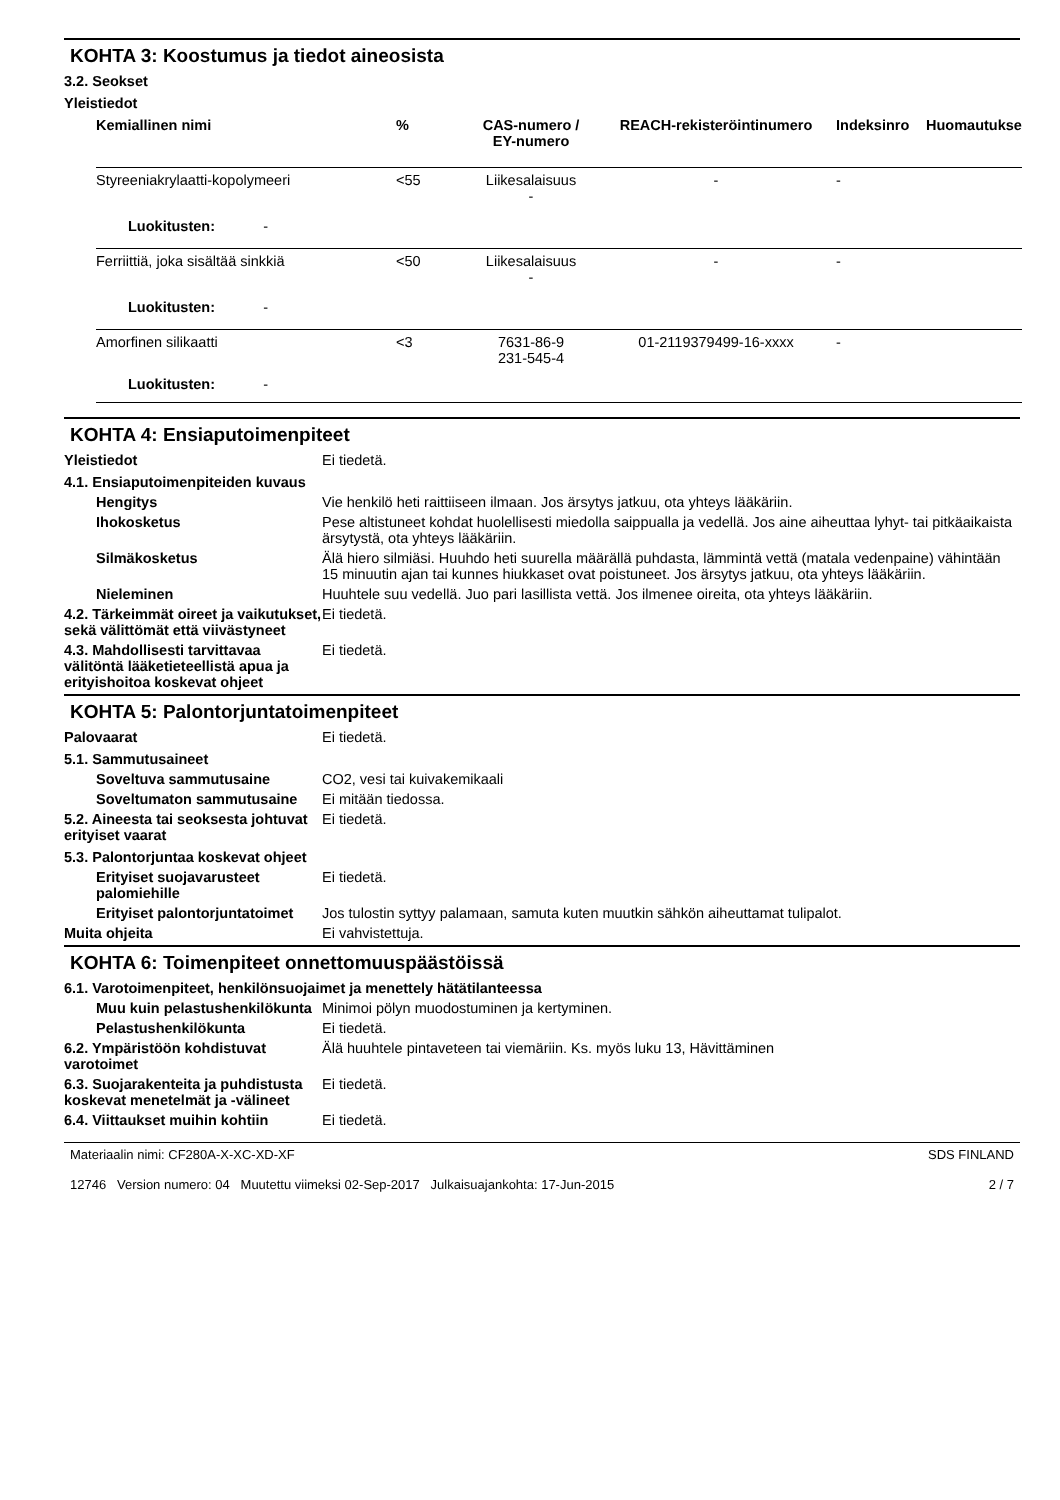KOHTA 3: Koostumus ja tiedot aineosista
3.2. Seokset
Yleistiedot
| Kemiallinen nimi | % | CAS-numero / EY-numero | REACH-rekisteröintinumero | Indeksinro | Huomautukse |
| --- | --- | --- | --- | --- | --- |
| Styreeniakrylaatti-kopolymeeri | <55 | Liikesalaisuus - | - | - | |
| Luokitusten: - | | | | | |
| Ferriittiä, joka sisältää sinkkiä | <50 | Liikesalaisuus - | - | - | |
| Luokitusten: - | | | | | |
| Amorfinen silikaatti | <3 | 7631-86-9 231-545-4 | 01-2119379499-16-xxxx | - | |
| Luokitusten: - | | | | | |
KOHTA 4: Ensiaputoimenpiteet
Yleistiedot Ei tiedetä.
4.1. Ensiaputoimenpiteiden kuvaus
Hengitys Vie henkilö heti raittiiseen ilmaan. Jos ärsytys jatkuu, ota yhteys lääkäriin.
Ihokosketus Pese altistuneet kohdat huolellisesti miedolla saippualla ja vedellä. Jos aine aiheuttaa lyhyt- tai pitkäaikaista ärsytystä, ota yhteys lääkäriin.
Silmäkosketus Älä hiero silmiäsi. Huuhdo heti suurella määrällä puhdasta, lämmintä vettä (matala vedenpaine) vähintään 15 minuutin ajan tai kunnes hiukkaset ovat poistuneet. Jos ärsytys jatkuu, ota yhteys lääkäriin.
Nieleminen Huuhtele suu vedellä. Juo pari lasillista vettä. Jos ilmenee oireita, ota yhteys lääkäriin.
4.2. Tärkeimmät oireet ja vaikutukset, sekä välittömät että viivästyneet
Ei tiedetä.
4.3. Mahdollisesti tarvittavaa välitöntä lääketieteellistä apua ja erityishoitoa koskevat ohjeet
Ei tiedetä.
KOHTA 5: Palontorjuntatoimenpiteet
Palovaarat Ei tiedetä.
5.1. Sammutusaineet
Soveltuva sammutusaine CO2, vesi tai kuivakemikaali
Soveltumaton sammutusaine Ei mitään tiedossa.
5.2. Aineesta tai seoksesta johtuvat erityiset vaarat
Ei tiedetä.
5.3. Palontorjuntaa koskevat ohjeet
Erityiset suojavarusteet palomiehille
Ei tiedetä.
Erityiset palontorjuntatoimet
Jos tulostin syttyy palamaan, samuta kuten muutkin sähkön aiheuttamat tulipalot.
Muita ohjeita Ei vahvistettuja.
KOHTA 6: Toimenpiteet onnettomuuspäästöissä
6.1. Varotoimenpiteet, henkilönsuojaimet ja menettely hätätilanteessa
Muu kuin pelastushenkilökunta
Minimoi pölyn muodostuminen ja kertyminen.
Pelastushenkilökunta Ei tiedetä.
6.2. Ympäristöön kohdistuvat varotoimet
Älä huuhtele pintaveteen tai viemäriin. Ks. myös luku 13, Hävittäminen
6.3. Suojarakenteita ja puhdistusta koskevat menetelmät ja -välineet
Ei tiedetä.
6.4. Viittaukset muihin kohtiin
Ei tiedetä.
Materiaalin nimi: CF280A-X-XC-XD-XF
12746 Version numero: 04 Muutettu viimeksi 02-Sep-2017 Julkaisuajankohta: 17-Jun-2015
SDS FINLAND
2 / 7